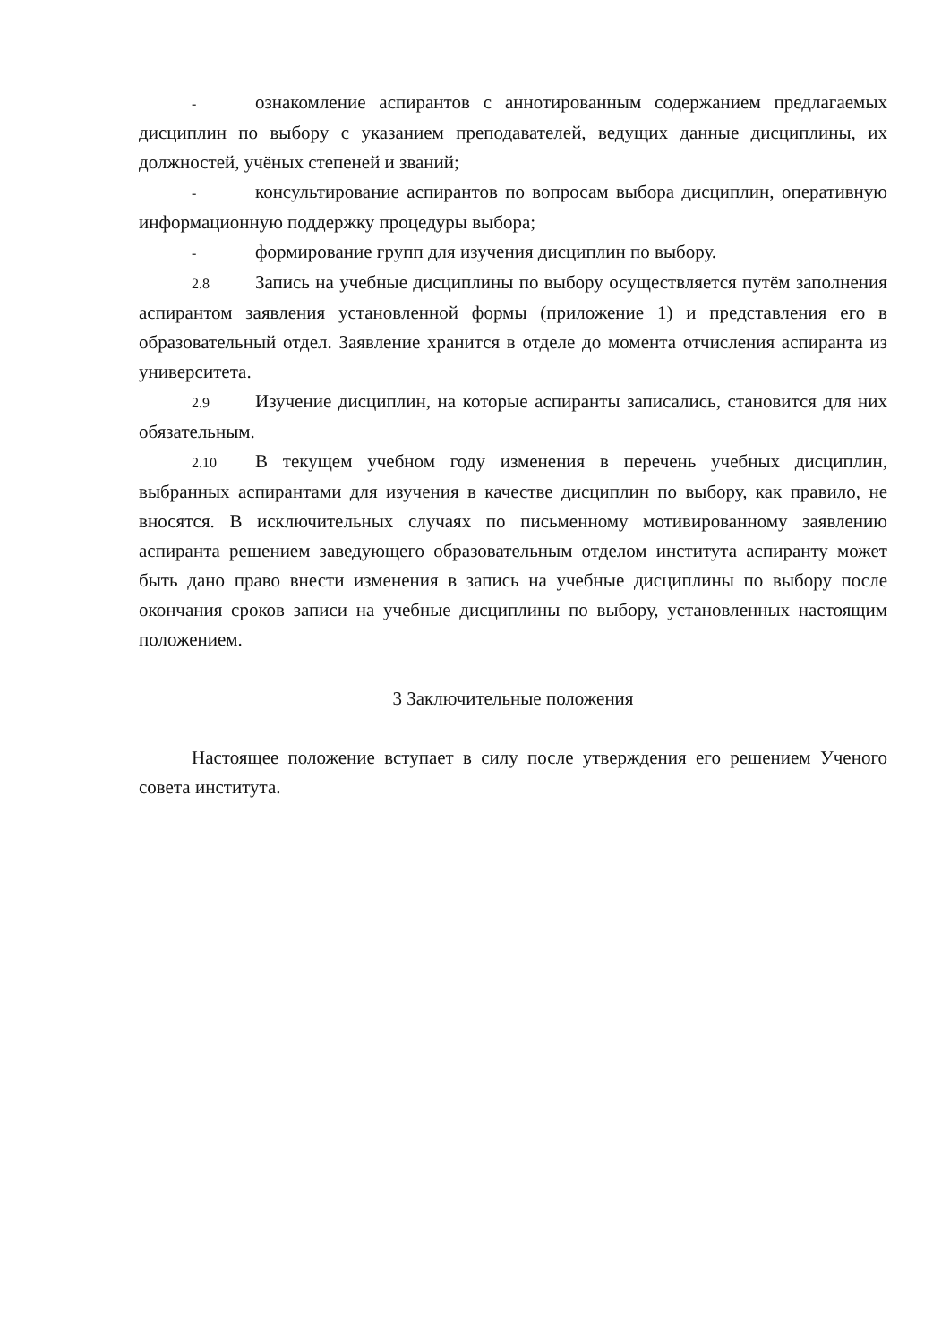- ознакомление аспирантов с аннотированным содержанием предлагаемых дисциплин по выбору с указанием преподавателей, ведущих данные дисциплины, их должностей, учёных степеней и званий;
- консультирование аспирантов по вопросам выбора дисциплин, оперативную информационную поддержку процедуры выбора;
- формирование групп для изучения дисциплин по выбору.
2.8 Запись на учебные дисциплины по выбору осуществляется путём заполнения аспирантом заявления установленной формы (приложение 1) и представления его в образовательный отдел. Заявление хранится в отделе до момента отчисления аспиранта из университета.
2.9 Изучение дисциплин, на которые аспиранты записались, становится для них обязательным.
2.10 В текущем учебном году изменения в перечень учебных дисциплин, выбранных аспирантами для изучения в качестве дисциплин по выбору, как правило, не вносятся. В исключительных случаях по письменному мотивированному заявлению аспиранта решением заведующего образовательным отделом института аспиранту может быть дано право внести изменения в запись на учебные дисциплины по выбору после окончания сроков записи на учебные дисциплины по выбору, установленных настоящим положением.
3 Заключительные положения
Настоящее положение вступает в силу после утверждения его решением Ученого совета института.